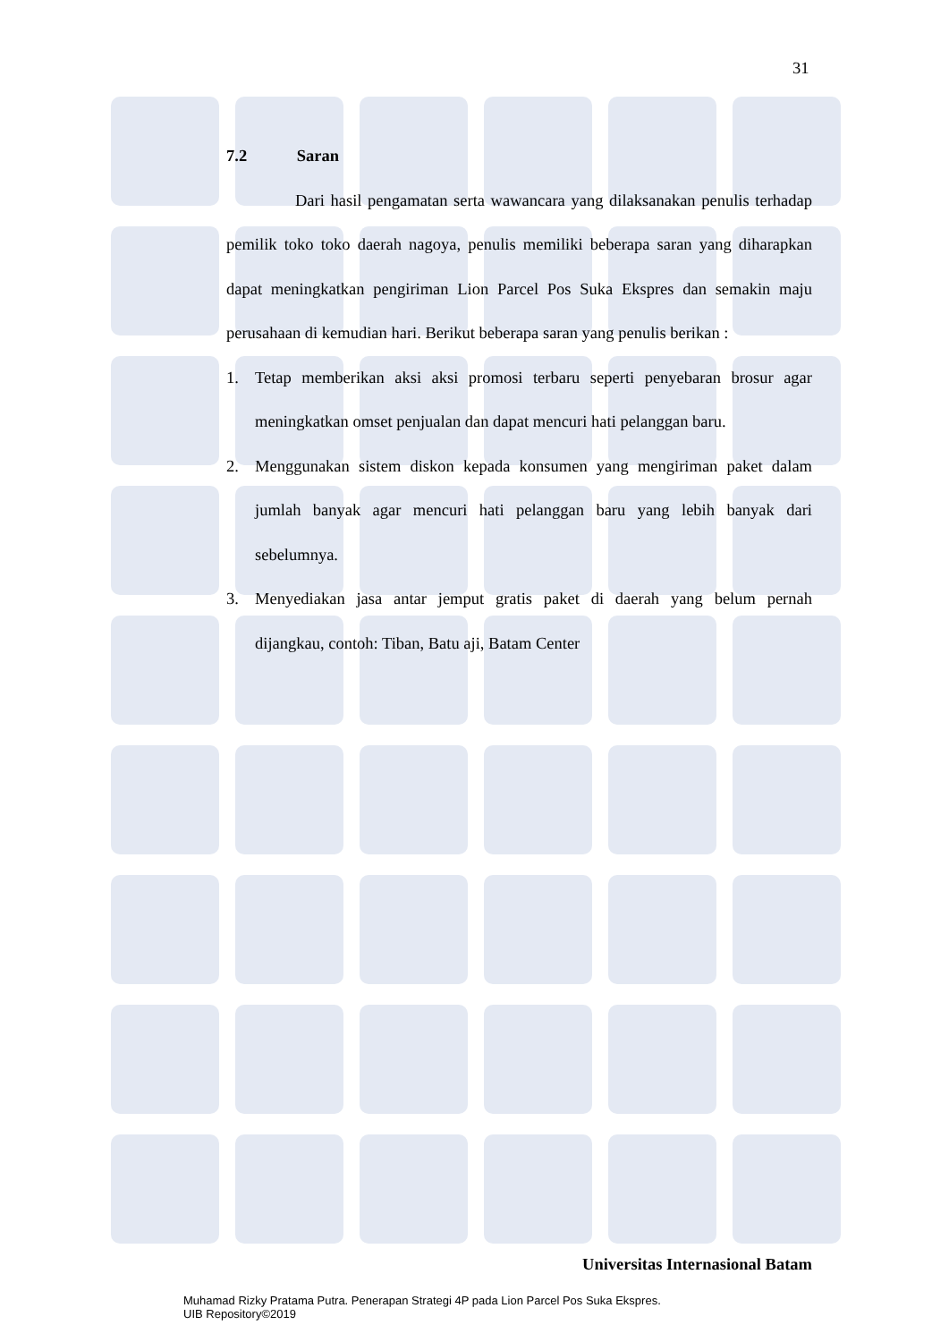31
7.2 Saran
Dari hasil pengamatan serta wawancara yang dilaksanakan penulis terhadap pemilik toko toko daerah nagoya, penulis memiliki beberapa saran yang diharapkan dapat meningkatkan pengiriman Lion Parcel Pos Suka Ekspres dan semakin maju perusahaan di kemudian hari. Berikut beberapa saran yang penulis berikan :
1. Tetap memberikan aksi aksi promosi terbaru seperti penyebaran brosur agar meningkatkan omset penjualan dan dapat mencuri hati pelanggan baru.
2. Menggunakan sistem diskon kepada konsumen yang mengiriman paket dalam jumlah banyak agar mencuri hati pelanggan baru yang lebih banyak dari sebelumnya.
3. Menyediakan jasa antar jemput gratis paket di daerah yang belum pernah dijangkau, contoh: Tiban, Batu aji, Batam Center
Universitas Internasional Batam
Muhamad Rizky Pratama Putra. Penerapan Strategi 4P pada Lion Parcel Pos Suka Ekspres.
UIB Repository©2019